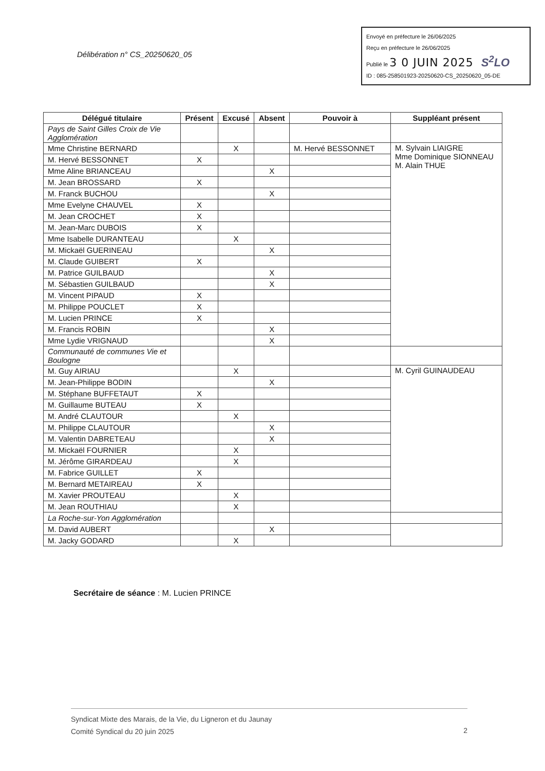Délibération n° CS_20250620_05
Envoyé en préfecture le 26/06/2025
Reçu en préfecture le 26/06/2025
Publié le 3 0 JUIN 2025 S<sup>2</sup>LO
ID : 085-258501923-20250620-CS_20250620_05-DE
| Délégué titulaire | Présent | Excusé | Absent | Pouvoir à | Suppléant présent |
| --- | --- | --- | --- | --- | --- |
| Pays de Saint Gilles Croix de Vie Agglomération | | | | | |
| Mme Christine BERNARD | | X | | M. Hervé BESSONNET | M. Sylvain LIAIGRE Mme Dominique SIONNEAU M. Alain THUE |
| M. Hervé BESSONNET | X | | | | |
| Mme Aline BRIANCEAU | | | X | | |
| M. Jean BROSSARD | X | | | | |
| M. Franck BUCHOU | | | X | | |
| Mme Evelyne CHAUVEL | X | | | | |
| M. Jean CROCHET | X | | | | |
| M. Jean-Marc DUBOIS | X | | | | |
| Mme Isabelle DURANTEAU | | X | | | |
| M. Mickaël GUERINEAU | | | X | | |
| M. Claude GUIBERT | X | | | | |
| M. Patrice GUILBAUD | | | X | | |
| M. Sébastien GUILBAUD | | | X | | |
| M. Vincent PIPAUD | X | | | | |
| M. Philippe POUCLET | X | | | | |
| M. Lucien PRINCE | X | | | | |
| M. Francis ROBIN | | | X | | |
| Mme Lydie VRIGNAUD | | | X | | |
| Communauté de communes Vie et Boulogne | | | | | |
| M. Guy AIRIAU | | X | | | M. Cyril GUINAUDEAU |
| M. Jean-Philippe BODIN | | | X | | |
| M. Stéphane BUFFETAUT | X | | | | |
| M. Guillaume BUTEAU | X | | | | |
| M. André CLAUTOUR | | X | | | |
| M. Philippe CLAUTOUR | | | X | | |
| M. Valentin DABRETEAU | | | X | | |
| M. Mickaël FOURNIER | | X | | | |
| M. Jérôme GIRARDEAU | | X | | | |
| M. Fabrice GUILLET | X | | | | |
| M. Bernard METAIREAU | X | | | | |
| M. Xavier PROUTEAU | | X | | | |
| M. Jean ROUTHIAU | | X | | | |
| La Roche-sur-Yon Agglomération | | | | | |
| M. David AUBERT | | | X | | |
| M. Jacky GODARD | | X | | | |
Secrétaire de séance : M. Lucien PRINCE
Syndicat Mixte des Marais, de la Vie, du Ligneron et du Jaunay
Comité Syndical du 20 juin 2025
2